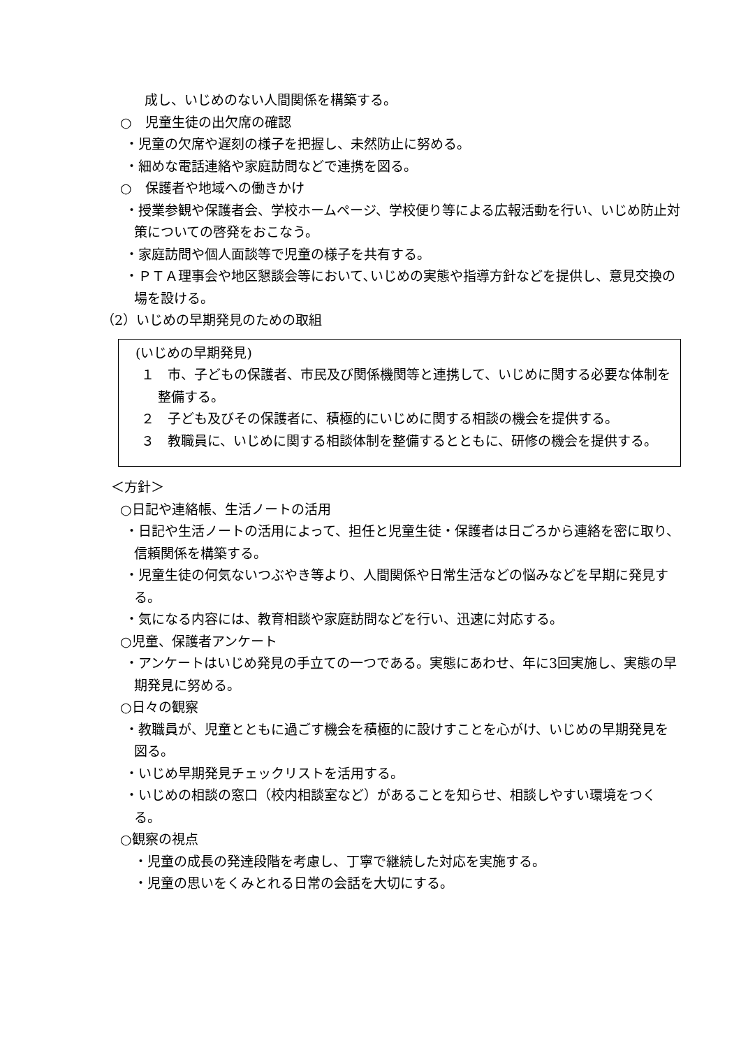成し、いじめのない人間関係を構築する。
○　児童生徒の出欠席の確認
・児童の欠席や遅刻の様子を把握し、未然防止に努める。
・細めな電話連絡や家庭訪問などで連携を図る。
○　保護者や地域への働きかけ
・授業参観や保護者会、学校ホームページ、学校便り等による広報活動を行い、いじめ防止対策についての啓発をおこなう。
・家庭訪問や個人面談等で児童の様子を共有する。
・ＰＴＡ理事会や地区懇談会等において､いじめの実態や指導方針などを提供し、意見交換の場を設ける。
（2）いじめの早期発見のための取組
(いじめの早期発見)
１　市、子どもの保護者、市民及び関係機関等と連携して、いじめに関する必要な体制を整備する。
２　子ども及びその保護者に、積極的にいじめに関する相談の機会を提供する。
３　教職員に、いじめに関する相談体制を整備するとともに、研修の機会を提供する。
＜方針＞
○日記や連絡帳、生活ノートの活用
・日記や生活ノートの活用によって、担任と児童生徒・保護者は日ごろから連絡を密に取り、信頼関係を構築する。
・児童生徒の何気ないつぶやき等より、人間関係や日常生活などの悩みなどを早期に発見する。
・気になる内容には、教育相談や家庭訪問などを行い、迅速に対応する。
○児童、保護者アンケート
・アンケートはいじめ発見の手立ての一つである。実態にあわせ、年に3回実施し、実態の早期発見に努める。
○日々の観察
・教職員が、児童とともに過ごす機会を積極的に設けすことを心がけ、いじめの早期発見を図る。
・いじめ早期発見チェックリストを活用する。
・いじめの相談の窓口（校内相談室など）があることを知らせ、相談しやすい環境をつくる。
○観察の視点
・児童の成長の発達段階を考慮し、丁寧で継続した対応を実施する。
・児童の思いをくみとれる日常の会話を大切にする。